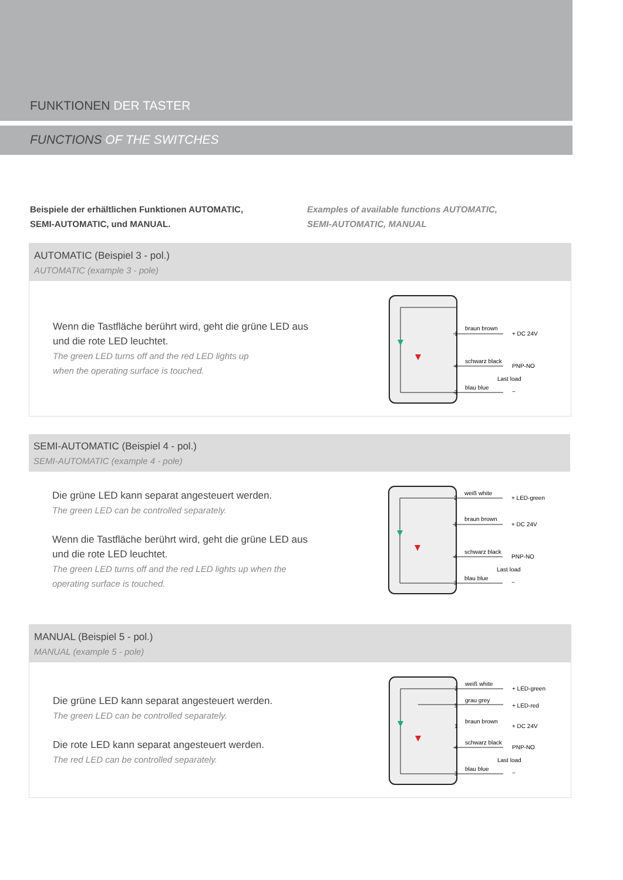FUNKTIONEN DER TASTER
FUNCTIONS OF THE SWITCHES
Beispiele der erhältlichen Funktionen AUTOMATIC,
SEMI-AUTOMATIC, und MANUAL.
Examples of available functions AUTOMATIC,
SEMI-AUTOMATIC, MANUAL
AUTOMATIC (Beispiel 3 - pol.)
AUTOMATIC (example 3 - pole)
Wenn die Tastfläche berührt wird, geht die grüne LED aus und die rote LED leuchtet.
The green LED turns off and the red LED lights up
when the operating surface is touched.
braun brown
+ DC 24V
schwarz black
PNP-NO
blau blue
−
Last load
1
4
3
SEMI-AUTOMATIC (Beispiel 4 - pol.)
SEMI-AUTOMATIC (example 4 - pole)
Die grüne LED kann separat angesteuert werden.
The green LED can be controlled separately.
Wenn die Tastfläche berührt wird, geht die grüne LED aus und die rote LED leuchtet.
The green LED turns off and the red LED lights up when the operating surface is touched.
weiß white
+ LED-green
braun brown
+ DC 24V
schwarz black
PNP-NO
blau blue
−
Last load
2
1
4
3
MANUAL (Beispiel 5 - pol.)
MANUAL (example 5 - pole)
Die grüne LED kann separat angesteuert werden.
The green LED can be controlled separately.
Die rote LED kann separat angesteuert werden.
The red LED can be controlled separately.
weiß white
+ LED-green
grau grey
+ LED-red
braun brown
+ DC 24V
schwarz black
PNP-NO
blau blue
−
Last load
2
5
1
4
3